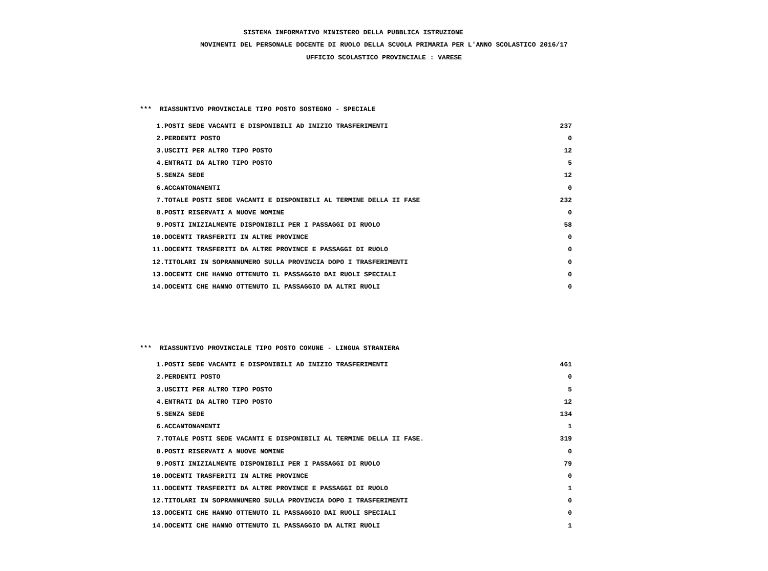SISTEMA INFORMATIVO MINISTERO DELLA PUBBLICA ISTRUZIONE
MOVIMENTI DEL PERSONALE DOCENTE DI RUOLO DELLA SCUOLA PRIMARIA PER L'ANNO SCOLASTICO 2016/17
UFFICIO SCOLASTICO PROVINCIALE : VARESE
*** RIASSUNTIVO PROVINCIALE TIPO POSTO SOSTEGNO - SPECIALE
| 1. | POSTI SEDE VACANTI E DISPONIBILI AD INIZIO TRASFERIMENTI | 237 |
| 2. | PERDENTI POSTO | 0 |
| 3. | USCITI PER ALTRO TIPO POSTO | 12 |
| 4. | ENTRATI DA ALTRO TIPO POSTO | 5 |
| 5. | SENZA SEDE | 12 |
| 6. | ACCANTONAMENTI | 0 |
| 7. | TOTALE POSTI SEDE VACANTI E DISPONIBILI AL TERMINE DELLA II FASE | 232 |
| 8. | POSTI RISERVATI A NUOVE NOMINE | 0 |
| 9. | POSTI INIZIALMENTE DISPONIBILI PER I PASSAGGI DI RUOLO | 58 |
| 10. | DOCENTI TRASFERITI IN ALTRE PROVINCE | 0 |
| 11. | DOCENTI TRASFERITI DA ALTRE PROVINCE E PASSAGGI DI RUOLO | 0 |
| 12. | TITOLARI IN SOPRANNUMERO SULLA PROVINCIA DOPO I TRASFERIMENTI | 0 |
| 13. | DOCENTI CHE HANNO OTTENUTO IL PASSAGGIO DAI RUOLI SPECIALI | 0 |
| 14. | DOCENTI CHE HANNO OTTENUTO IL PASSAGGIO DA ALTRI RUOLI | 0 |
*** RIASSUNTIVO PROVINCIALE TIPO POSTO COMUNE - LINGUA STRANIERA
| 1. | POSTI SEDE VACANTI E DISPONIBILI AD INIZIO TRASFERIMENTI | 461 |
| 2. | PERDENTI POSTO | 0 |
| 3. | USCITI PER ALTRO TIPO POSTO | 5 |
| 4. | ENTRATI DA ALTRO TIPO POSTO | 12 |
| 5. | SENZA SEDE | 134 |
| 6. | ACCANTONAMENTI | 1 |
| 7. | TOTALE POSTI SEDE VACANTI E DISPONIBILI AL TERMINE DELLA II FASE. | 319 |
| 8. | POSTI RISERVATI A NUOVE NOMINE | 0 |
| 9. | POSTI INIZIALMENTE DISPONIBILI PER I PASSAGGI DI RUOLO | 79 |
| 10. | DOCENTI TRASFERITI IN ALTRE PROVINCE | 0 |
| 11. | DOCENTI TRASFERITI DA ALTRE PROVINCE E PASSAGGI DI RUOLO | 1 |
| 12. | TITOLARI IN SOPRANNUMERO SULLA PROVINCIA DOPO I TRASFERIMENTI | 0 |
| 13. | DOCENTI CHE HANNO OTTENUTO IL PASSAGGIO DAI RUOLI SPECIALI | 0 |
| 14. | DOCENTI CHE HANNO OTTENUTO IL PASSAGGIO DA ALTRI RUOLI | 1 |